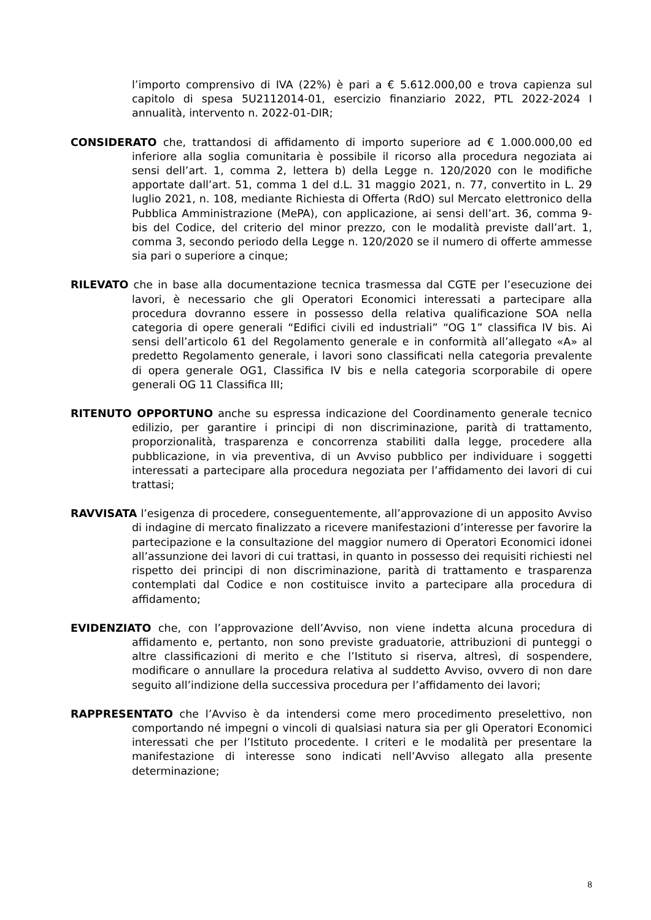l’importo comprensivo di IVA (22%) è pari a € 5.612.000,00 e trova capienza sul capitolo di spesa 5U2112014-01, esercizio finanziario 2022, PTL 2022-2024 I annualità, intervento n. 2022-01-DIR;
CONSIDERATO che, trattandosi di affidamento di importo superiore ad € 1.000.000,00 ed inferiore alla soglia comunitaria è possibile il ricorso alla procedura negoziata ai sensi dell’art. 1, comma 2, lettera b) della Legge n. 120/2020 con le modifiche apportate dall’art. 51, comma 1 del d.L. 31 maggio 2021, n. 77, convertito in L. 29 luglio 2021, n. 108, mediante Richiesta di Offerta (RdO) sul Mercato elettronico della Pubblica Amministrazione (MePA), con applicazione, ai sensi dell’art. 36, comma 9-bis del Codice, del criterio del minor prezzo, con le modalità previste dall’art. 1, comma 3, secondo periodo della Legge n. 120/2020 se il numero di offerte ammesse sia pari o superiore a cinque;
RILEVATO che in base alla documentazione tecnica trasmessa dal CGTE per l’esecuzione dei lavori, è necessario che gli Operatori Economici interessati a partecipare alla procedura dovranno essere in possesso della relativa qualificazione SOA nella categoria di opere generali “Edifici civili ed industriali” “OG 1” classifica IV bis. Ai sensi dell’articolo 61 del Regolamento generale e in conformità all’allegato «A» al predetto Regolamento generale, i lavori sono classificati nella categoria prevalente di opera generale OG1, Classifica IV bis e nella categoria scorporabile di opere generali OG 11 Classifica III;
RITENUTO OPPORTUNO anche su espressa indicazione del Coordinamento generale tecnico edilizio, per garantire i principi di non discriminazione, parità di trattamento, proporzionalità, trasparenza e concorrenza stabiliti dalla legge, procedere alla pubblicazione, in via preventiva, di un Avviso pubblico per individuare i soggetti interessati a partecipare alla procedura negoziata per l’affidamento dei lavori di cui trattasi;
RAVVISATA l’esigenza di procedere, conseguentemente, all’approvazione di un apposito Avviso di indagine di mercato finalizzato a ricevere manifestazioni d’interesse per favorire la partecipazione e la consultazione del maggior numero di Operatori Economici idonei all’assunzione dei lavori di cui trattasi, in quanto in possesso dei requisiti richiesti nel rispetto dei principi di non discriminazione, parità di trattamento e trasparenza contemplati dal Codice e non costituisce invito a partecipare alla procedura di affidamento;
EVIDENZIATO che, con l’approvazione dell’Avviso, non viene indetta alcuna procedura di affidamento e, pertanto, non sono previste graduatorie, attribuzioni di punteggi o altre classificazioni di merito e che l’Istituto si riserva, altresì, di sospendere, modificare o annullare la procedura relativa al suddetto Avviso, ovvero di non dare seguito all’indizione della successiva procedura per l’affidamento dei lavori;
RAPPRESENTATO che l’Avviso è da intendersi come mero procedimento preselettivo, non comportando né impegni o vincoli di qualsiasi natura sia per gli Operatori Economici interessati che per l’Istituto procedente. I criteri e le modalità per presentare la manifestazione di interesse sono indicati nell’Avviso allegato alla presente determinazione;
8